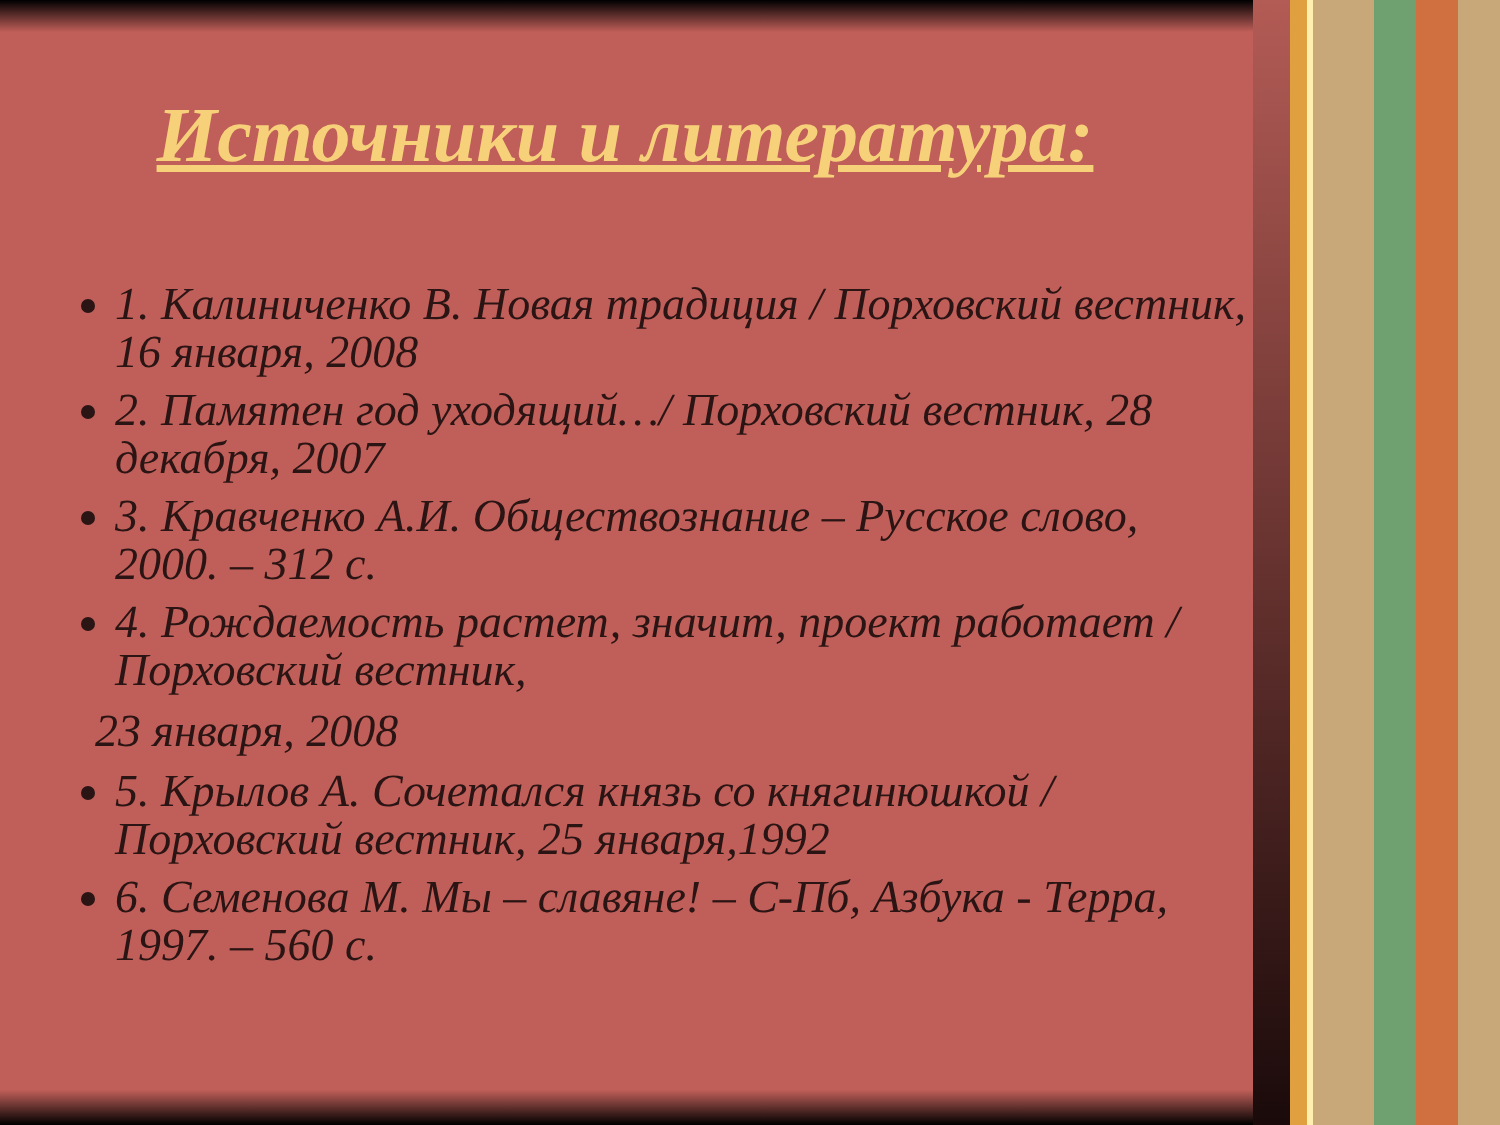Источники и литература:
1. Калиниченко В. Новая традиция / Порховский вестник, 16 января, 2008
2. Памятен год уходящий…/ Порховский вестник, 28 декабря, 2007
3. Кравченко А.И. Обществознание – Русское слово, 2000. – 312 с.
4. Рождаемость растет, значит, проект работает / Порховский вестник,
23 января, 2008
5. Крылов А. Сочетался князь со княгинюшкой / Порховский вестник, 25 января,1992
6. Семенова М. Мы – славяне! – С-Пб, Азбука - Терра, 1997. – 560 с.